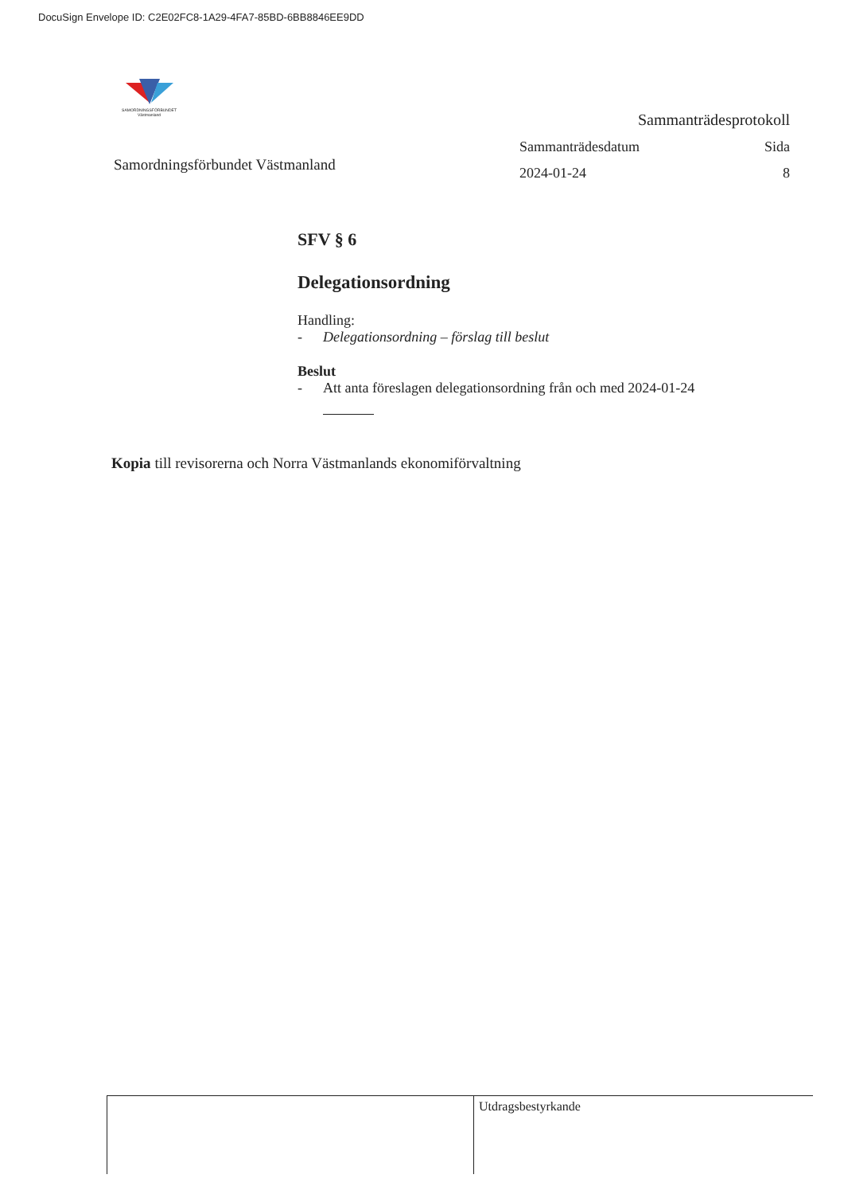DocuSign Envelope ID: C2E02FC8-1A29-4FA7-85BD-6BB8846EE9DD
SAMORDNINGSFÖRBUNDET Västmanland
Samordningsförbundet Västmanland
Sammanträdesprotokoll
Sammanträdesdatum Sida
2024-01-24 8
SFV § 6
Delegationsordning
Handling:
- Delegationsordning – förslag till beslut
Beslut
- Att anta föreslagen delegationsordning från och med 2024-01-24
Kopia till revisorerna och Norra Västmanlands ekonomiförvaltning
Utdragsbestyrkande